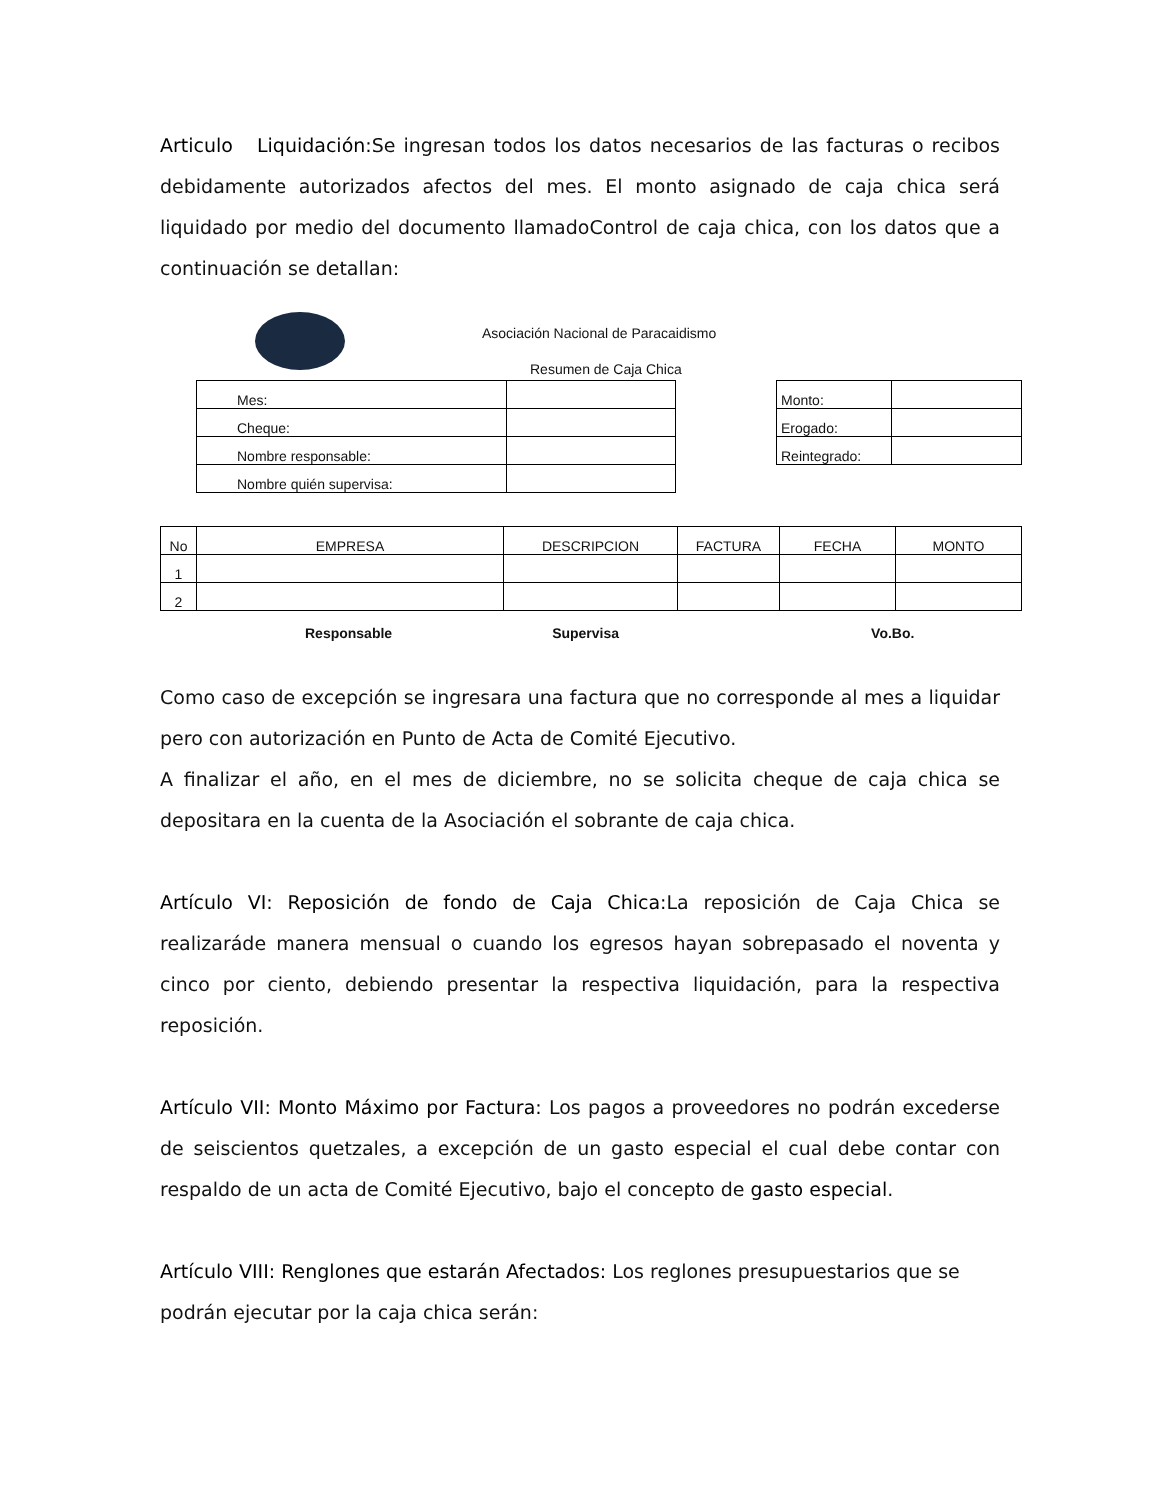Articulo Liquidación: Se ingresan todos los datos necesarios de las facturas o recibos debidamente autorizados afectos del mes. El monto asignado de caja chica será liquidado por medio del documento llamadoControl de caja chica, con los datos que a continuación se detallan:
Asociación Nacional de Paracaidismo
Resumen de Caja Chica
| Mes: | |
| Cheque: | |
| Nombre responsable: | |
| Nombre quién supervisa: | |
| Monto: | |
| Erogado: | |
| Reintegrado: | |
| No | EMPRESA | DESCRIPCION | FACTURA | FECHA | MONTO |
| 1 | | | | | |
| 2 | | | | | |
Responsable Supervisa Vo.Bo.
Como caso de excepción se ingresara una factura que no corresponde al mes a liquidar pero con autorización en Punto de Acta de Comité Ejecutivo.
A finalizar el año, en el mes de diciembre, no se solicita cheque de caja chica se depositara en la cuenta de la Asociación el sobrante de caja chica.
Artículo VI: Reposición de fondo de Caja Chica: La reposición de Caja Chica se realizaráde manera mensual o cuando los egresos hayan sobrepasado el noventa y cinco por ciento, debiendo presentar la respectiva liquidación, para la respectiva reposición.
Artículo VII: Monto Máximo por Factura: Los pagos a proveedores no podrán excederse de seiscientos quetzales, a excepción de un gasto especial el cual debe contar con respaldo de un acta de Comité Ejecutivo, bajo el concepto de gasto especial.
Artículo VIII: Renglones que estarán Afectados: Los reglones presupuestarios que se podrán ejecutar por la caja chica serán: